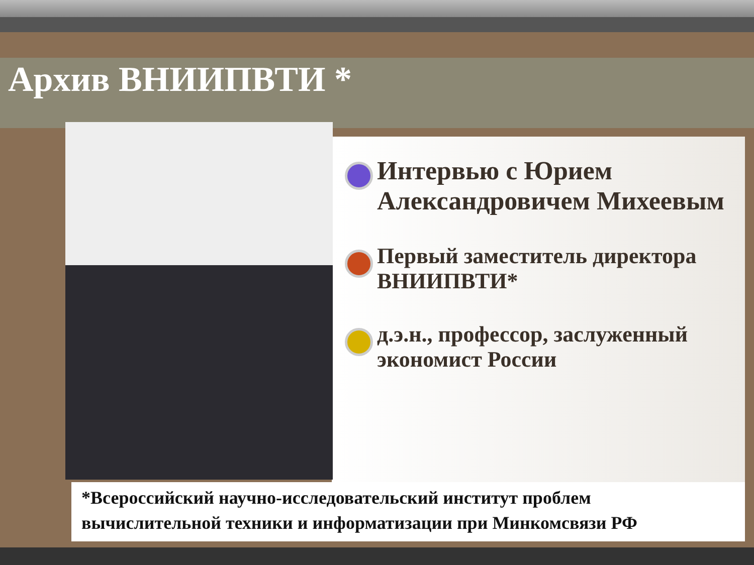Архив ВНИИПВТИ *
Интервью с Юрием Александровичем Михеевым
Первый заместитель директора ВНИИПВТИ*
д.э.н., профессор, заслуженный экономист России
*Всероссийский научно-исследовательский институт проблем
вычислительной техники и информатизации при Минкомсвязи РФ